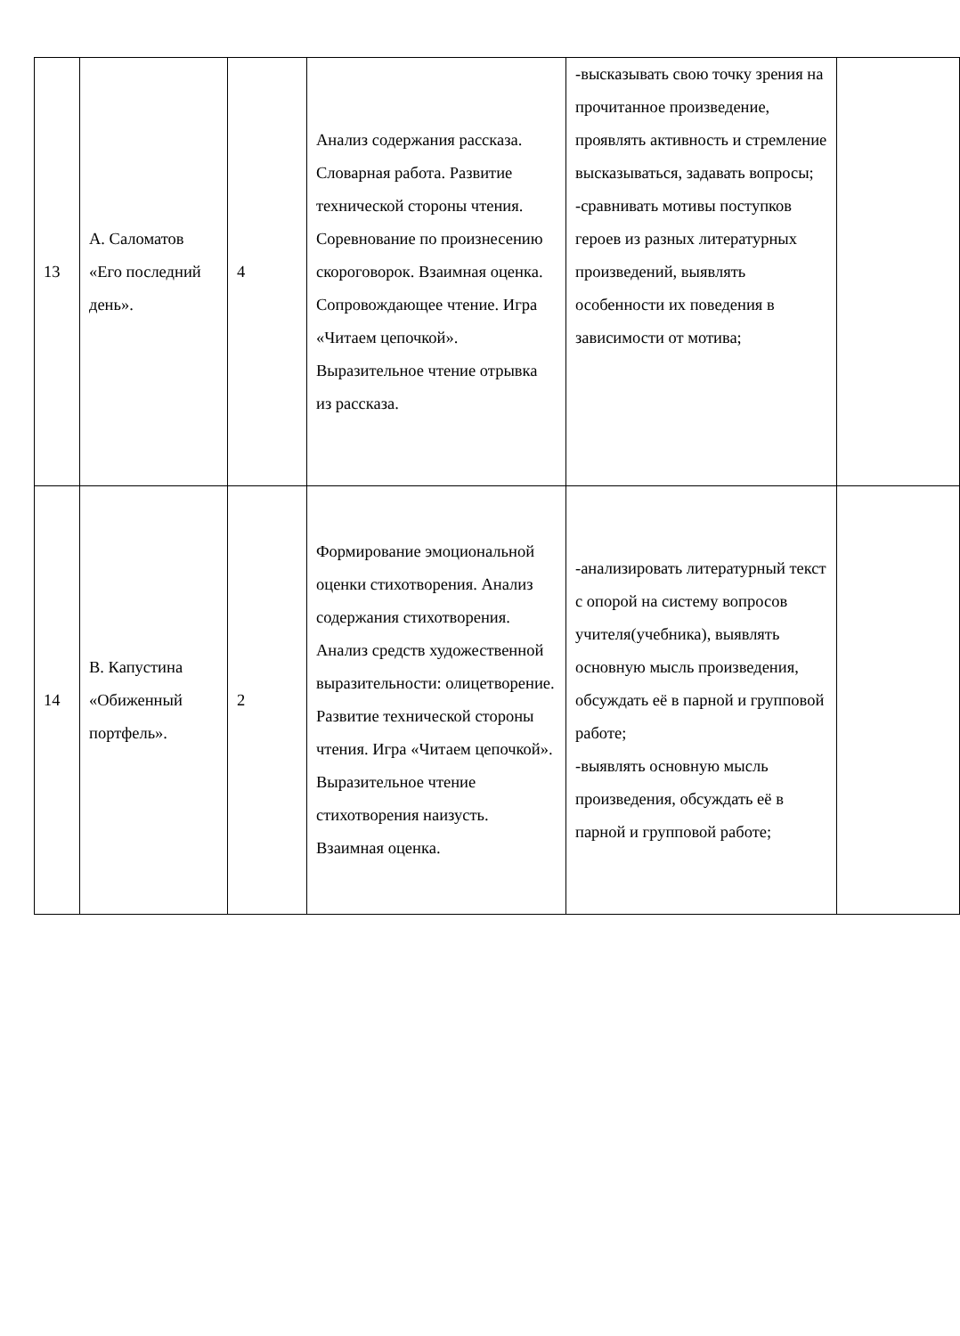| 13 | А. Саломатов «Его последний день». | 4 | Анализ содержания рассказа. Словарная работа. Развитие технической стороны чтения. Соревнование по произнесению скороговорок. Взаимная оценка. Сопровождающее чтение. Игра «Читаем цепочкой». Выразительное чтение отрывка из рассказа. | -высказывать свою точку зрения на прочитанное произведение, проявлять активность и стремление высказываться, задавать вопросы; -сравнивать мотивы поступков героев из разных литературных произведений, выявлять особенности их поведения в зависимости от мотива; | |
| 14 | В. Капустина «Обиженный портфель». | 2 | Формирование эмоциональной оценки стихотворения. Анализ содержания стихотворения. Анализ средств художественной выразительности: олицетворение. Развитие технической стороны чтения. Игра «Читаем цепочкой». Выразительное чтение стихотворения наизусть. Взаимная оценка. | -анализировать литературный текст с опорой на систему вопросов учителя(учебника), выявлять основную мысль произведения, обсуждать её в парной и групповой работе; -выявлять основную мысль произведения, обсуждать её в парной и групповой работе; | |